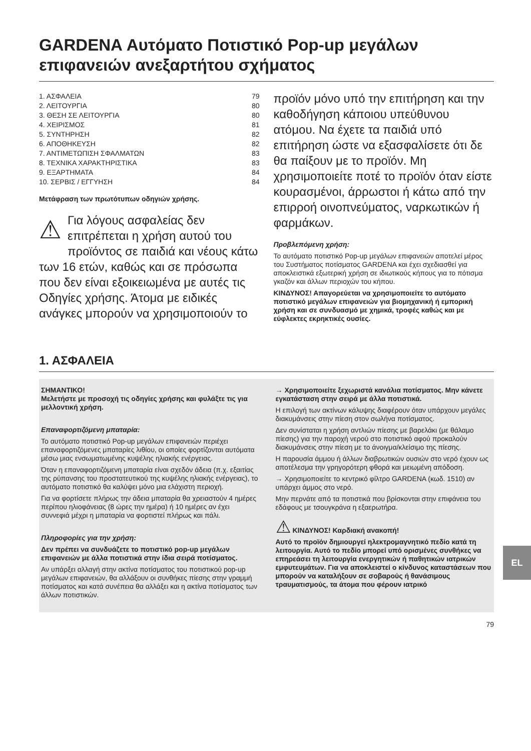GARDENA Αυτόματο Ποτιστικό Pop-up μεγάλων επιφανειών ανεξαρτήτου σχήματος
1. ΑΣΦΑΛΕΙΑ 79
2. ΛΕΙΤΟΥΡΓΙΑ 80
3. ΘΕΣΗ ΣΕ ΛΕΙΤΟΥΡΓΙΑ 80
4. ΧΕΙΡΙΣΜΟΣ 81
5. ΣΥΝΤΗΡΗΣΗ 82
6. ΑΠΟΘΗΚΕΥΣΗ 82
7. ΑΝΤΙΜΕΤΩΠΙΣΗ ΣΦΑΛΜΑΤΩΝ 83
8. ΤΕΧΝΙΚΑ ΧΑΡΑΚΤΗΡΙΣΤΙΚΑ 83
9. ΕΞΑΡΤΗΜΑΤΑ 84
10. ΣΕΡΒΙΣ / ΕΓΓΥΗΣΗ 84
Μετάφραση των πρωτότυπων οδηγιών χρήσης.
⚠ Για λόγους ασφαλείας δεν επιτρέπεται η χρήση αυτού του προϊόντος σε παιδιά και νέους κάτω των 16 ετών, καθώς και σε πρόσωπα που δεν είναι εξοικειωμένα με αυτές τις Οδηγίες χρήσης. Άτομα με ειδικές ανάγκες μπορούν να χρησιμοποιούν το
προϊόν μόνο υπό την επιτήρηση και την καθοδήγηση κάποιου υπεύθυνου ατόμου. Να έχετε τα παιδιά υπό επιτήρηση ώστε να εξασφαλίσετε ότι δε θα παίξουν με το προϊόν. Μη χρησιμοποιείτε ποτέ το προϊόν όταν είστε κουρασμένοι, άρρωστοι ή κάτω από την επιρροή οινοπνεύματος, ναρκωτικών ή φαρμάκων.
Προβλεπόμενη χρήση:
Το αυτόματο ποτιστικό Pop-up μεγάλων επιφανειών αποτελεί μέρος του Συστήματος ποτίσματος GARDENA και έχει σχεδιασθεί για αποκλειστικά εξωτερική χρήση σε ιδιωτικούς κήπους για το πότισμα γκαζόν και άλλων περιοχών του κήπου.
ΚΙΝΔΥΝΟΣ! Απαγορεύεται να χρησιμοποιείτε το αυτόματο ποτιστικό μεγάλων επιφανειών για βιομηχανική ή εμπορική χρήση και σε συνδυασμό με χημικά, τροφές καθώς και με εύφλεκτες εκρηκτικές ουσίες.
1. ΑΣΦΑΛΕΙΑ
ΣΗΜΑΝΤΙΚΟ!
Μελετήστε με προσοχή τις οδηγίες χρήσης και φυλάξτε τις για μελλοντική χρήση.
Επαναφορτιζόμενη μπαταρία:
Το αυτόματο ποτιστικό Pop-up μεγάλων επιφανειών περιέχει επαναφορτιζόμενες μπαταρίες λιθίου, οι οποίες φορτίζονται αυτόματα μέσω μιας ενσωματωμένης κυψέλης ηλιακής ενέργειας.
Όταν η επαναφορτιζόμενη μπαταρία είναι σχεδόν άδεια (π.χ. εξαιτίας της ρύπανσης του προστατευτικού της κυψέλης ηλιακής ενέργειας), το αυτόματο ποτιστικό θα καλύψει μόνο μια ελάχιστη περιοχή.
Για να φορτίσετε πλήρως την άδεια μπαταρία θα χρειαστούν 4 ημέρες περίπου ηλιοφάνειας (8 ώρες την ημέρα) ή 10 ημέρες αν έχει συννεφιά μέχρι η μπαταρία να φορτιστεί πλήρως και πάλι.
Πληροφορίες για την χρήση:
Δεν πρέπει να συνδυάζετε το ποτιστικό pop-up μεγάλων επιφανειών με άλλα ποτιστικά στην ίδια σειρά ποτίσματος.
Αν υπάρξει αλλαγή στην ακτίνα ποτίσματος του ποτιστικού pop-up μεγάλων επιφανειών, θα αλλάξουν οι συνθήκες πίεσης στην γραμμή ποτίσματος και κατά συνέπεια θα αλλάξει και η ακτίνα ποτίσματος των άλλων ποτιστικών.
→ Χρησιμοποιείτε ξεχωριστά κανάλια ποτίσματος. Μην κάνετε εγκατάσταση στην σειρά με άλλα ποτιστικά.
Η επιλογή των ακτίνων κάλυψης διαφέρουν όταν υπάρχουν μεγάλες διακυμάνσεις στην πίεση στον σωλήνα ποτίσματος.
Δεν συνίσταται η χρήση αντλιών πίεσης με βαρελάκι (με θάλαμο πίεσης) για την παροχή νερού στο ποτιστικό αφού προκαλούν διακυμάνσεις στην πίεση με το άνοιγμα/κλείσιμο της πίεσης.
Η παρουσία άμμου ή άλλων διαβρωτικών ουσιών στο νερό έχουν ως αποτέλεσμα την γρηγορότερη φθορά και μειωμένη απόδοση.
→ Χρησιμοποιείτε το κεντρικό φίλτρο GARDENA (κωδ. 1510) αν υπάρχει άμμος στο νερό.
Μην περνάτε από τα ποτιστικά που βρίσκονται στην επιφάνεια του εδάφους με τσουγκράνα η εξαερωτήρα.
⚠ ΚΙΝΔΥΝΟΣ! Καρδιακή ανακοπή!
Αυτό το προϊόν δημιουργεί ηλεκτρομαγνητικό πεδίο κατά τη λειτουργία. Αυτό το πεδίο μπορεί υπό ορισμένες συνθήκες να επηρεάσει τη λειτουργία ενεργητικών ή παθητικών ιατρικών εμφυτευμάτων. Για να αποκλειστεί ο κίνδυνος καταστάσεων που μπορούν να καταλήξουν σε σοβαρούς ή θανάσιμους τραυματισμούς, τα άτομα που φέρουν ιατρικό
79
EL